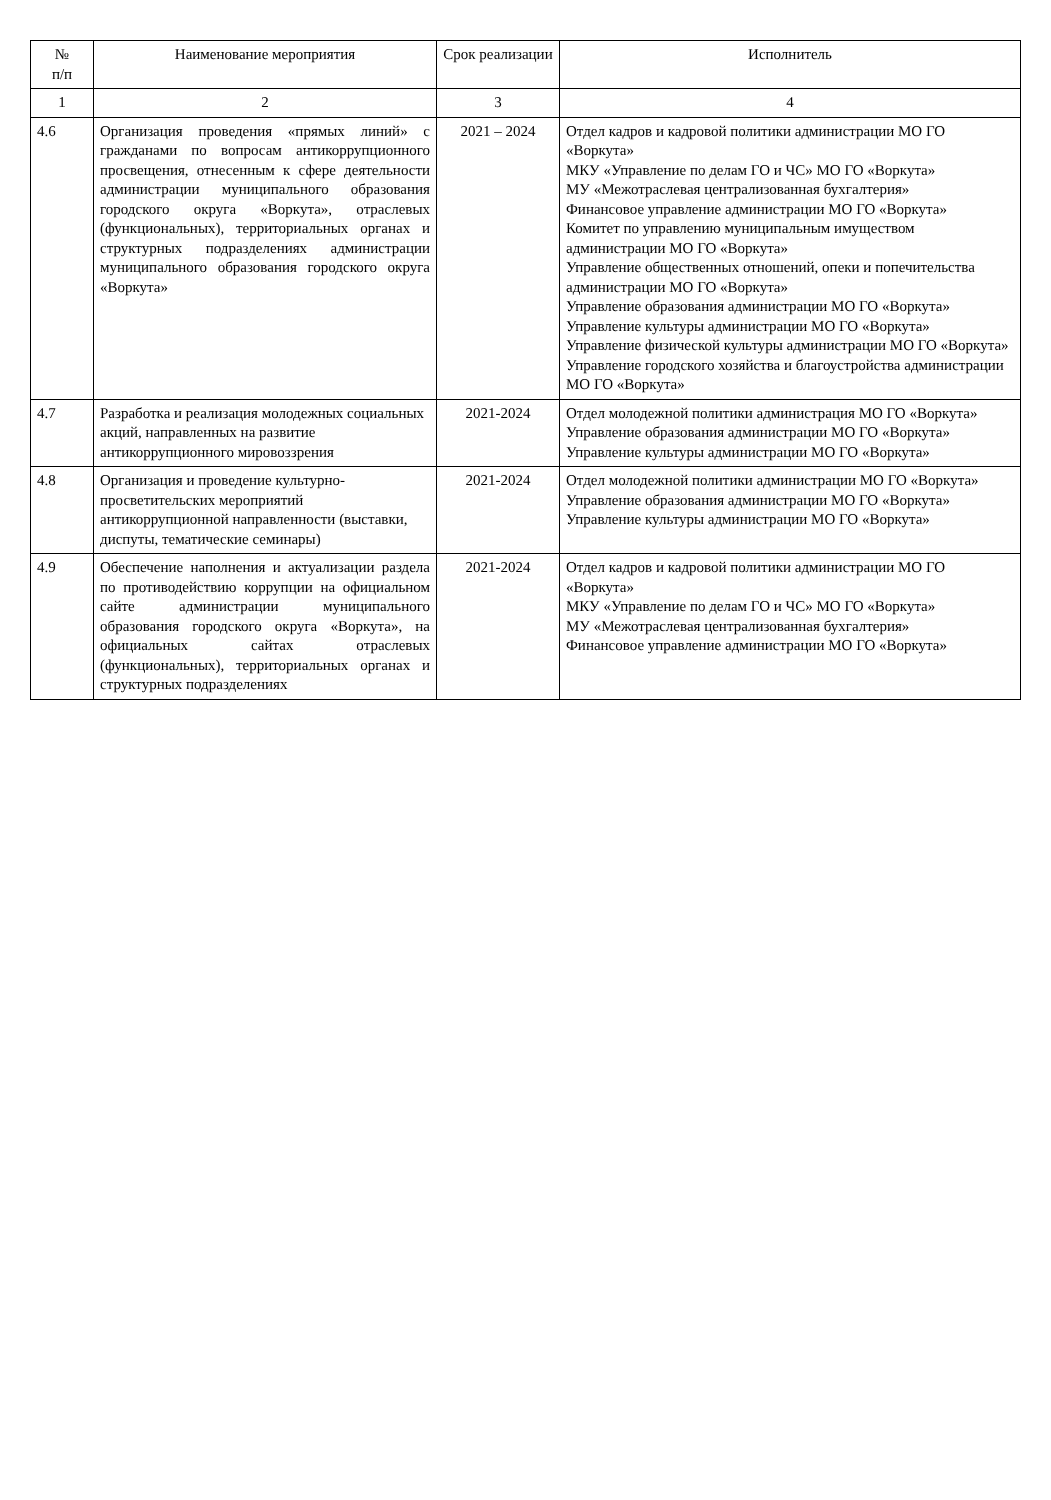| № п/п | Наименование мероприятия | Срок реализации | Исполнитель |
| --- | --- | --- | --- |
| 1 | 2 | 3 | 4 |
| 4.6 | Организация проведения «прямых линий» с гражданами по вопросам антикоррупционного просвещения, отнесенным к сфере деятельности администрации муниципального образования городского округа «Воркута», отраслевых (функциональных), территориальных органах и структурных подразделениях администрации муниципального образования городского округа «Воркута» | 2021 – 2024 | Отдел кадров и кадровой политики администрации МО ГО «Воркута» МКУ «Управление по делам ГО и ЧС» МО ГО «Воркута» МУ «Межотраслевая централизованная бухгалтерия» Финансовое управление администрации МО ГО «Воркута» Комитет по управлению муниципальным имуществом администрации МО ГО «Воркута» Управление общественных отношений, опеки и попечительства администрации МО ГО «Воркута» Управление образования администрации МО ГО «Воркута» Управление культуры администрации МО ГО «Воркута» Управление физической культуры администрации МО ГО «Воркута» Управление городского хозяйства и благоустройства администрации МО ГО «Воркута» |
| 4.7 | Разработка и реализация молодежных социальных акций, направленных на развитие антикоррупционного мировоззрения | 2021-2024 | Отдел молодежной политики администрация МО ГО «Воркута» Управление образования администрации МО ГО «Воркута» Управление культуры администрации МО ГО «Воркута» |
| 4.8 | Организация и проведение культурно-просветительских мероприятий антикоррупционной направленности (выставки, диспуты, тематические семинары) | 2021-2024 | Отдел молодежной политики администрации МО ГО «Воркута» Управление образования администрации МО ГО «Воркута» Управление культуры администрации МО ГО «Воркута» |
| 4.9 | Обеспечение наполнения и актуализации раздела по противодействию коррупции на официальном сайте администрации муниципального образования городского округа «Воркута», на официальных сайтах отраслевых (функциональных), территориальных органах и структурных подразделениях | 2021-2024 | Отдел кадров и кадровой политики администрации МО ГО «Воркута» МКУ «Управление по делам ГО и ЧС» МО ГО «Воркута» МУ «Межотраслевая централизованная бухгалтерия» Финансовое управление администрации МО ГО «Воркута» |